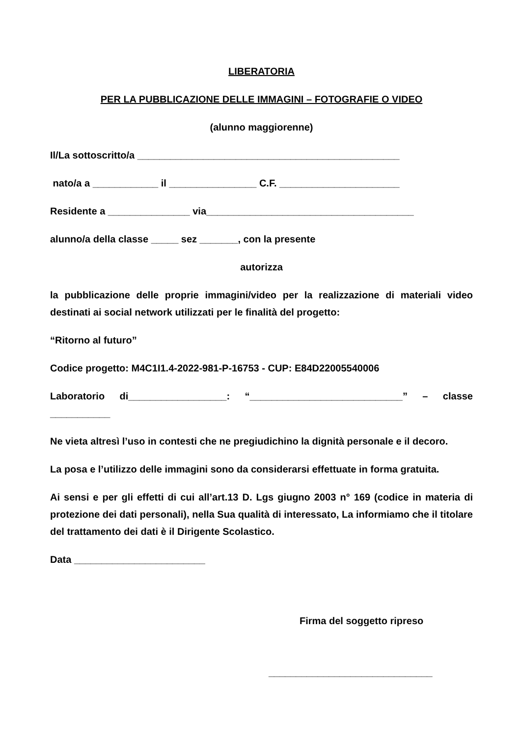LIBERATORIA
PER LA PUBBLICAZIONE DELLE IMMAGINI – FOTOGRAFIE O VIDEO
(alunno maggiorenne)
Il/La sottoscritto/a ________________________________________________
nato/a a ____________ il ________________ C.F. ______________________
Residente a _______________ via______________________________________
alunno/a della classe _____ sez _______, con la presente
autorizza
la pubblicazione delle proprie immagini/video per la realizzazione di materiali video destinati ai social network utilizzati per le finalità del progetto:
“Ritorno al futuro”
Codice progetto: M4C1I1.4-2022-981-P-16753 - CUP: E84D22005540006
Laboratorio di__________________: “____________________________” – classe ___________
Ne vieta altresì l’uso in contesti che ne pregiudichino la dignità personale e il decoro.
La posa e l’utilizzo delle immagini sono da considerarsi effettuate in forma gratuita.
Ai sensi e per gli effetti di cui all’art.13 D. Lgs giugno 2003 n° 169 (codice in materia di protezione dei dati personali), nella Sua qualità di interessato, La informiamo che il titolare del trattamento dei dati è il Dirigente Scolastico.
Data ________________________
Firma del soggetto ripreso
______________________________